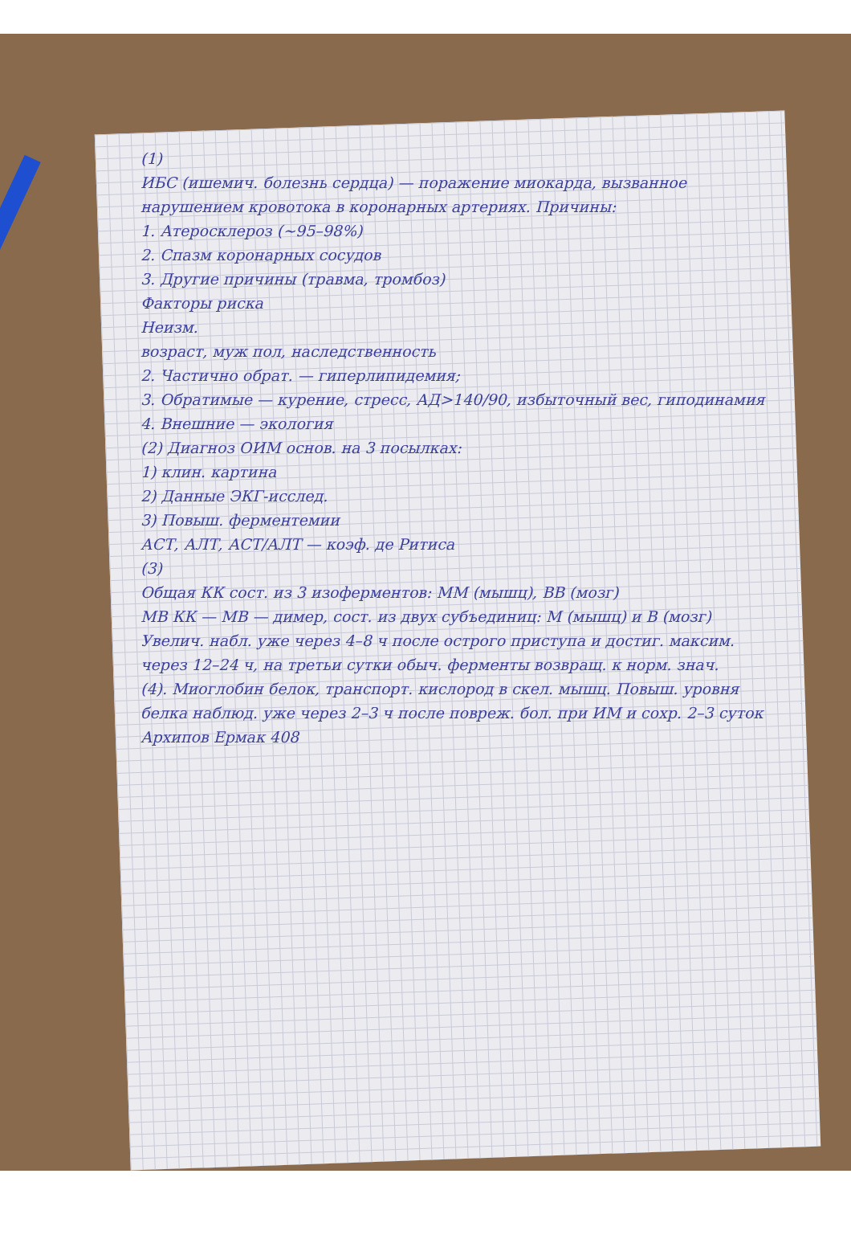(1)
ИБС (ишемич. болезнь сердца) — поражение миокарда, вызванное нарушением кровотока в коронарных артериях. Причины:
1. Атеросклероз (~95–98%)
2. Спазм коронарных сосудов
3. Другие причины (травма, тромбоз)
Факторы риска
Неизм.
возраст, муж пол, наследственность
2. Частично обрат. — гиперлипидемия;
3. Обратимые — курение, стресс, АД>140/90, избыточный вес, гиподинамия
4. Внешние — экология
(2) Диагноз ОИМ основ. на 3 посылках:
1) клин. картина
2) Данные ЭКГ-исслед.
3) Повыш. ферментемии
АСТ, АЛТ, АСТ/АЛТ — коэф. де Ритиса
(3)
Общая КК сост. из 3 изоферментов: ММ (мышц), ВВ (мозг)
МВ КК — МВ — димер, сост. из двух субъединиц: М (мышц) и В (мозг)
Увелич. набл. уже через 4–8 ч после острого приступа и достиг. максим. через 12–24 ч, на третьи сутки обыч. ферменты возвращ. к норм. знач.
(4). Миоглобин белок, транспорт. кислород в скел. мышц. Повыш. уровня белка наблюд. уже через 2–3 ч после повреж. бол. при ИМ и сохр. 2–3 суток
Архипов Ермак 408